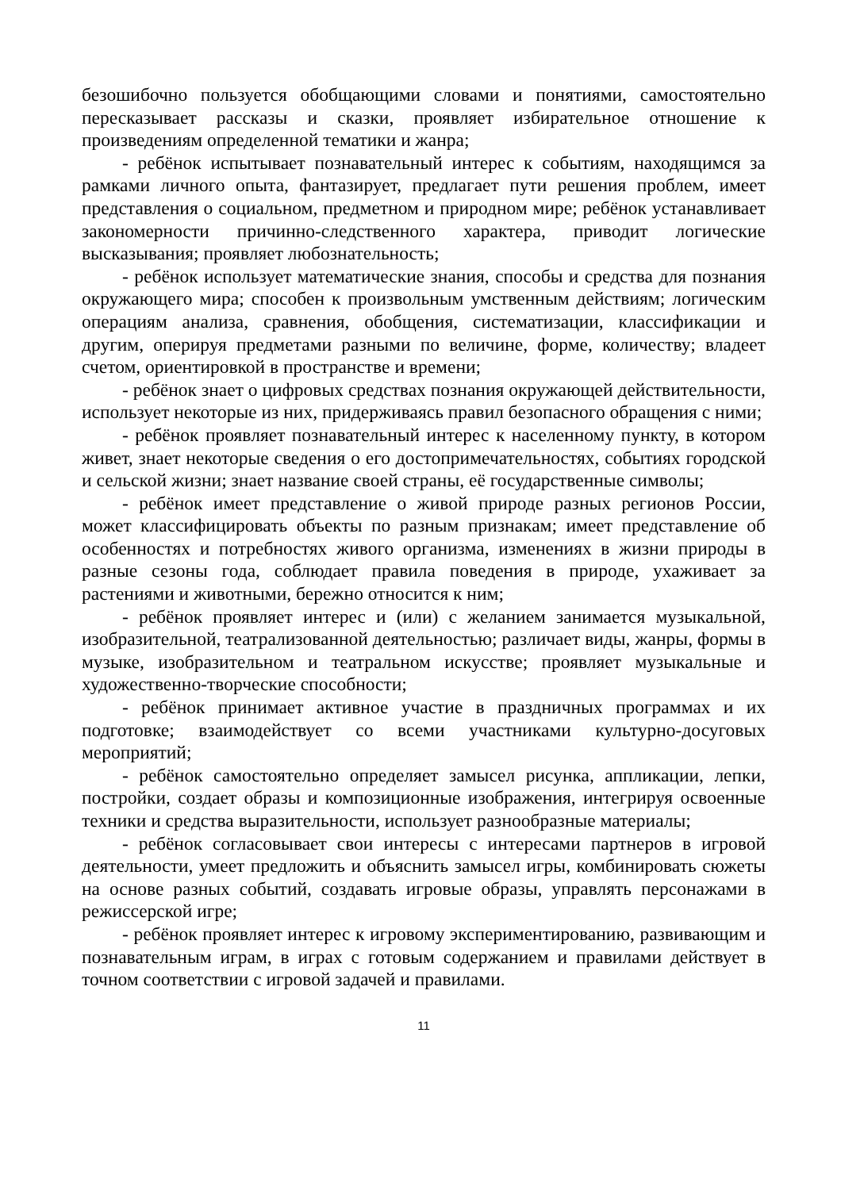безошибочно пользуется обобщающими словами и понятиями, самостоятельно пересказывает рассказы и сказки, проявляет избирательное отношение к произведениям определенной тематики и жанра;
- ребёнок испытывает познавательный интерес к событиям, находящимся за рамками личного опыта, фантазирует, предлагает пути решения проблем, имеет представления о социальном, предметном и природном мире; ребёнок устанавливает закономерности причинно-следственного характера, приводит логические высказывания; проявляет любознательность;
- ребёнок использует математические знания, способы и средства для познания окружающего мира; способен к произвольным умственным действиям; логическим операциям анализа, сравнения, обобщения, систематизации, классификации и другим, оперируя предметами разными по величине, форме, количеству; владеет счетом, ориентировкой в пространстве и времени;
- ребёнок знает о цифровых средствах познания окружающей действительности, использует некоторые из них, придерживаясь правил безопасного обращения с ними;
- ребёнок проявляет познавательный интерес к населенному пункту, в котором живет, знает некоторые сведения о его достопримечательностях, событиях городской и сельской жизни; знает название своей страны, её государственные символы;
- ребёнок имеет представление о живой природе разных регионов России, может классифицировать объекты по разным признакам; имеет представление об особенностях и потребностях живого организма, изменениях в жизни природы в разные сезоны года, соблюдает правила поведения в природе, ухаживает за растениями и животными, бережно относится к ним;
- ребёнок проявляет интерес и (или) с желанием занимается музыкальной, изобразительной, театрализованной деятельностью; различает виды, жанры, формы в музыке, изобразительном и театральном искусстве; проявляет музыкальные и художественно-творческие способности;
- ребёнок принимает активное участие в праздничных программах и их подготовке; взаимодействует со всеми участниками культурно-досуговых мероприятий;
- ребёнок самостоятельно определяет замысел рисунка, аппликации, лепки, постройки, создает образы и композиционные изображения, интегрируя освоенные техники и средства выразительности, использует разнообразные материалы;
- ребёнок согласовывает свои интересы с интересами партнеров в игровой деятельности, умеет предложить и объяснить замысел игры, комбинировать сюжеты на основе разных событий, создавать игровые образы, управлять персонажами в режиссерской игре;
- ребёнок проявляет интерес к игровому экспериментированию, развивающим и познавательным играм, в играх с готовым содержанием и правилами действует в точном соответствии с игровой задачей и правилами.
11